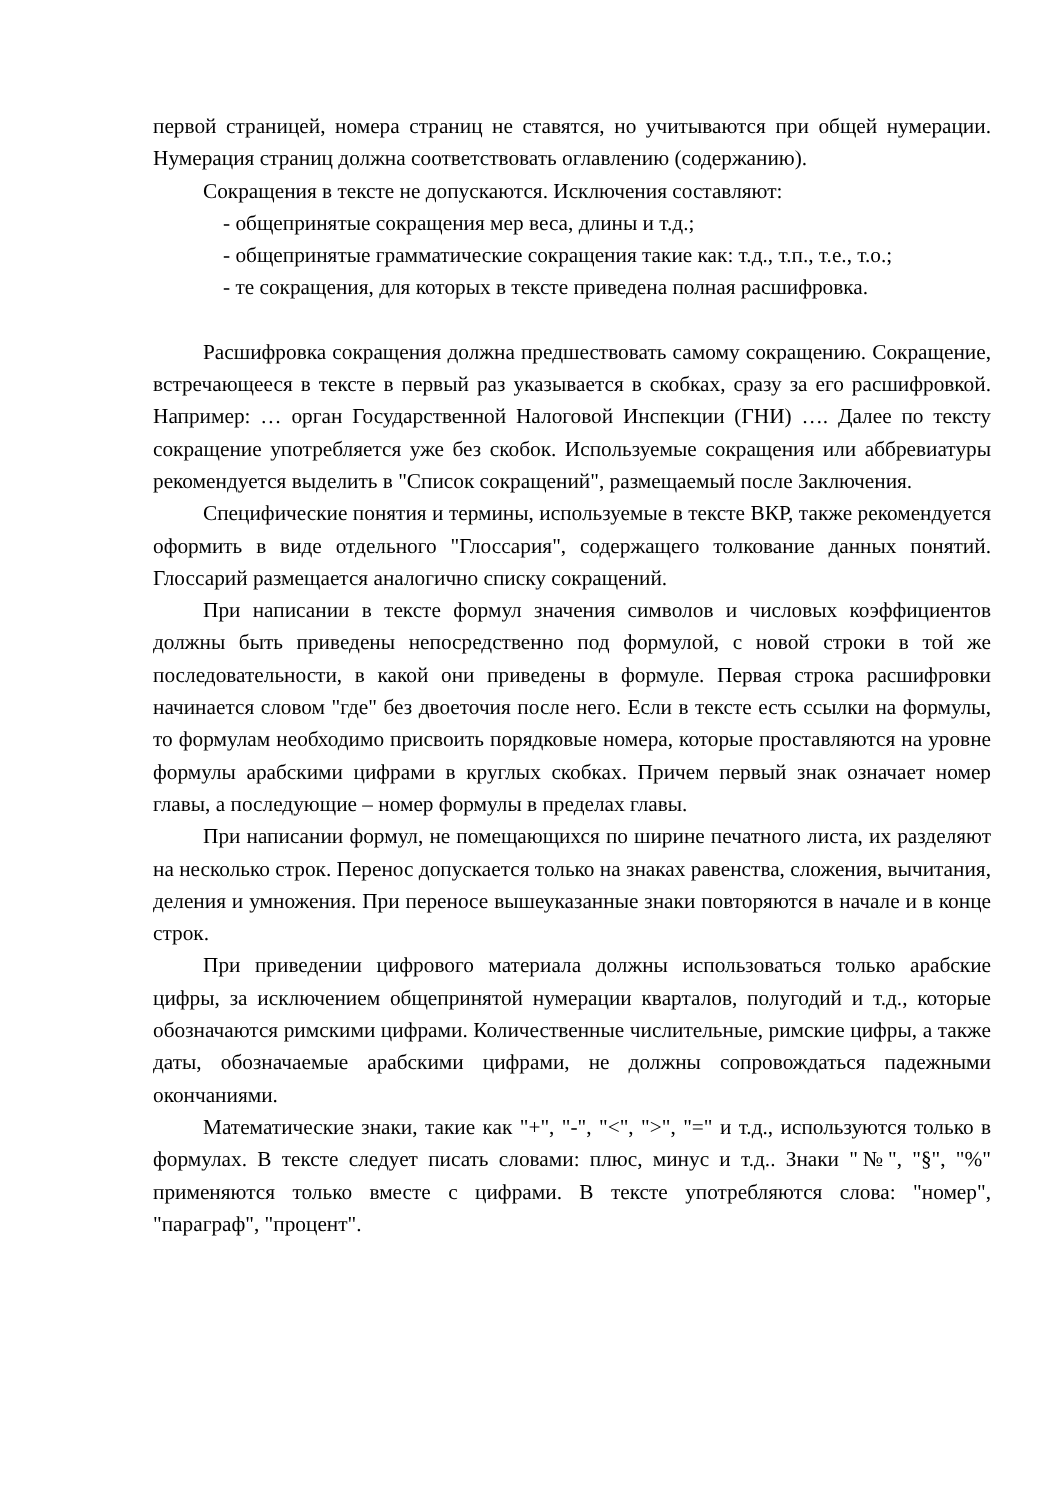первой страницей, номера страниц не ставятся, но учитываются при общей нумерации. Нумерация страниц должна соответствовать оглавлению (содержанию).
Сокращения в тексте не допускаются. Исключения составляют:
- общепринятые сокращения мер веса, длины и т.д.;
- общепринятые грамматические сокращения такие как: т.д., т.п., т.е., т.о.;
- те сокращения, для которых в тексте приведена полная расшифровка.
Расшифровка сокращения должна предшествовать самому сокращению. Сокращение, встречающееся в тексте в первый раз указывается в скобках, сразу за его расшифровкой. Например: … орган Государственной Налоговой Инспекции (ГНИ) …. Далее по тексту сокращение употребляется уже без скобок. Используемые сокращения или аббревиатуры рекомендуется выделить в "Список сокращений", размещаемый после Заключения.
Специфические понятия и термины, используемые в тексте ВКР, также рекомендуется оформить в виде отдельного "Глоссария", содержащего толкование данных понятий. Глоссарий размещается аналогично списку сокращений.
При написании в тексте формул значения символов и числовых коэффициентов должны быть приведены непосредственно под формулой, с новой строки в той же последовательности, в какой они приведены в формуле. Первая строка расшифровки начинается словом "где" без двоеточия после него. Если в тексте есть ссылки на формулы, то формулам необходимо присвоить порядковые номера, которые проставляются на уровне формулы арабскими цифрами в круглых скобках. Причем первый знак означает номер главы, а последующие – номер формулы в пределах главы.
При написании формул, не помещающихся по ширине печатного листа, их разделяют на несколько строк. Перенос допускается только на знаках равенства, сложения, вычитания, деления и умножения. При переносе вышеуказанные знаки повторяются в начале и в конце строк.
При приведении цифрового материала должны использоваться только арабские цифры, за исключением общепринятой нумерации кварталов, полугодий и т.д., которые обозначаются римскими цифрами. Количественные числительные, римские цифры, а также даты, обозначаемые арабскими цифрами, не должны сопровождаться падежными окончаниями.
Математические знаки, такие как "+", "-", "<", ">", "=" и т.д., используются только в формулах. В тексте следует писать словами: плюс, минус и т.д.. Знаки "№", "§", "%" применяются только вместе с цифрами. В тексте употребляются слова: "номер", "параграф", "процент".